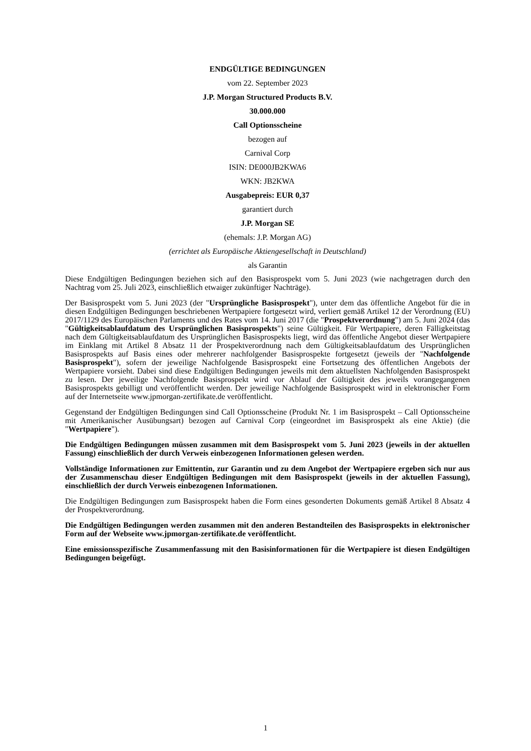ENDGÜLTIGE BEDINGUNGEN
vom 22. September 2023
J.P. Morgan Structured Products B.V.
30.000.000
Call Optionsscheine
bezogen auf
Carnival Corp
ISIN: DE000JB2KWA6
WKN: JB2KWA
Ausgabepreis: EUR 0,37
garantiert durch
J.P. Morgan SE
(ehemals: J.P. Morgan AG)
(errichtet als Europäische Aktiengesellschaft in Deutschland)
als Garantin
Diese Endgültigen Bedingungen beziehen sich auf den Basisprospekt vom 5. Juni 2023 (wie nachgetragen durch den Nachtrag vom 25. Juli 2023, einschließlich etwaiger zukünftiger Nachträge).
Der Basisprospekt vom 5. Juni 2023 (der "Ursprüngliche Basisprospekt"), unter dem das öffentliche Angebot für die in diesen Endgültigen Bedingungen beschriebenen Wertpapiere fortgesetzt wird, verliert gemäß Artikel 12 der Verordnung (EU) 2017/1129 des Europäischen Parlaments und des Rates vom 14. Juni 2017 (die "Prospektverordnung") am 5. Juni 2024 (das "Gültigkeitsablaufdatum des Ursprünglichen Basisprospekts") seine Gültigkeit. Für Wertpapiere, deren Fälligkeitstag nach dem Gültigkeitsablaufdatum des Ursprünglichen Basisprospekts liegt, wird das öffentliche Angebot dieser Wertpapiere im Einklang mit Artikel 8 Absatz 11 der Prospektverordnung nach dem Gültigkeitsablaufdatum des Ursprünglichen Basisprospekts auf Basis eines oder mehrerer nachfolgender Basisprospekte fortgesetzt (jeweils der "Nachfolgende Basisprospekt"), sofern der jeweilige Nachfolgende Basisprospekt eine Fortsetzung des öffentlichen Angebots der Wertpapiere vorsieht. Dabei sind diese Endgültigen Bedingungen jeweils mit dem aktuellsten Nachfolgenden Basisprospekt zu lesen. Der jeweilige Nachfolgende Basisprospekt wird vor Ablauf der Gültigkeit des jeweils vorangegangenen Basisprospekts gebilligt und veröffentlicht werden. Der jeweilige Nachfolgende Basisprospekt wird in elektronischer Form auf der Internetseite www.jpmorgan-zertifikate.de veröffentlicht.
Gegenstand der Endgültigen Bedingungen sind Call Optionsscheine (Produkt Nr. 1 im Basisprospekt – Call Optionsscheine mit Amerikanischer Ausübungsart) bezogen auf Carnival Corp (eingeordnet im Basisprospekt als eine Aktie) (die "Wertpapiere").
Die Endgültigen Bedingungen müssen zusammen mit dem Basisprospekt vom 5. Juni 2023 (jeweils in der aktuellen Fassung) einschließlich der durch Verweis einbezogenen Informationen gelesen werden.
Vollständige Informationen zur Emittentin, zur Garantin und zu dem Angebot der Wertpapiere ergeben sich nur aus der Zusammenschau dieser Endgültigen Bedingungen mit dem Basisprospekt (jeweils in der aktuellen Fassung), einschließlich der durch Verweis einbezogenen Informationen.
Die Endgültigen Bedingungen zum Basisprospekt haben die Form eines gesonderten Dokuments gemäß Artikel 8 Absatz 4 der Prospektverordnung.
Die Endgültigen Bedingungen werden zusammen mit den anderen Bestandteilen des Basisprospekts in elektronischer Form auf der Webseite www.jpmorgan-zertifikate.de veröffentlicht.
Eine emissionsspezifische Zusammenfassung mit den Basisinformationen für die Wertpapiere ist diesen Endgültigen Bedingungen beigefügt.
1